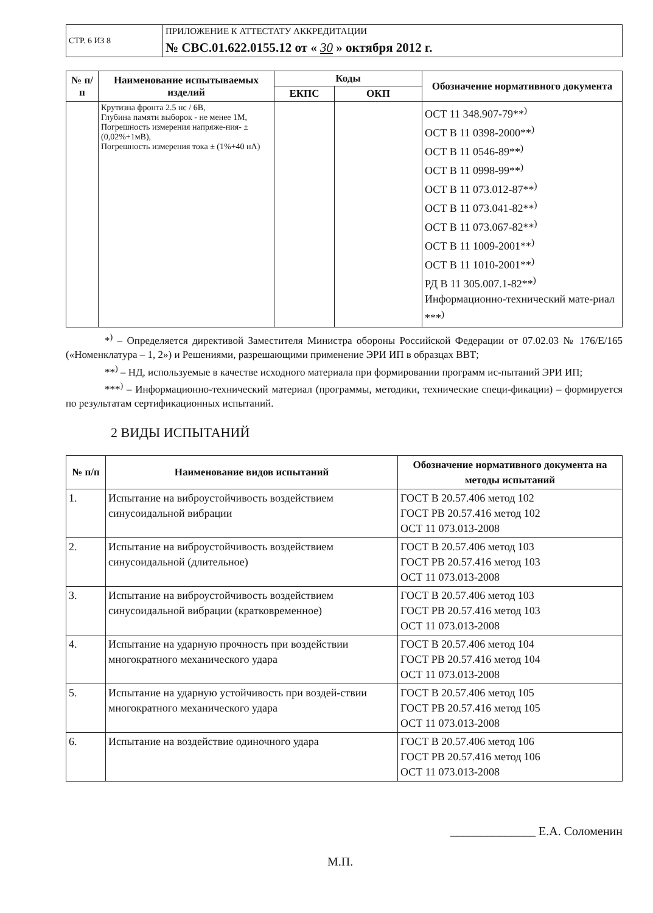| СТР. 6 ИЗ 8 | ПРИЛОЖЕНИЕ К АТТЕСТАТУ АККРЕДИТАЦИИ № СВС.01.622.0155.12 от « 30 » октября 2012 г. |
| № п/п | Наименование испытываемых изделий | Коды | | Обозначение нормативного документа |
| --- | --- | --- | --- | --- |
| | | ЕКПС | ОКП | |
| | Крутизна фронта 2.5 нс / 6В, Глубина памяти выборок - не менее 1М, Погрешность измерения напряже-ния- ±(0,02%+1мВ), Погрешность измерения тока ± (1%+40 нА) | | | ОСТ 11 348.907-79**<sup>)</sup> ОСТ В 11 0398-2000**<sup>)</sup> ОСТ В 11 0546-89**<sup>)</sup> ОСТ В 11 0998-99**<sup>)</sup> ОСТ В 11 073.012-87**<sup>)</sup> ОСТ В 11 073.041-82**<sup>)</sup> ОСТ В 11 073.067-82**<sup>)</sup> ОСТ В 11 1009-2001**<sup>)</sup> ОСТ В 11 1010-2001**<sup>)</sup> РД В 11 305.007.1-82**<sup>)</sup> Информационно-технический мате-риал ***<sup>)</sup> |
*<sup>)</sup> – Определяется директивой Заместителя Министра обороны Российской Федерации от 07.02.03 № 176/Е/165 («Номенклатура – 1, 2») и Решениями, разрешающими применение ЭРИ ИП в образцах ВВТ;
**<sup>)</sup> – НД, используемые в качестве исходного материала при формировании программ ис-пытаний ЭРИ ИП;
***<sup>)</sup> – Информационно-технический материал (программы, методики, технические специ-фикации) – формируется по результатам сертификационных испытаний.
2 ВИДЫ ИСПЫТАНИЙ
| № п/п | Наименование видов испытаний | Обозначение нормативного документа на методы испытаний |
| --- | --- | --- |
| 1. | Испытание на виброустойчивость воздействием синусоидальной вибрации | ГОСТ В 20.57.406 метод 102 ГОСТ РВ 20.57.416 метод 102 ОСТ 11 073.013-2008 |
| 2. | Испытание на виброустойчивость воздействием синусоидальной (длительное) | ГОСТ В 20.57.406 метод 103 ГОСТ РВ 20.57.416 метод 103 ОСТ 11 073.013-2008 |
| 3. | Испытание на виброустойчивость воздействием синусоидальной вибрации (кратковременное) | ГОСТ В 20.57.406 метод 103 ГОСТ РВ 20.57.416 метод 103 ОСТ 11 073.013-2008 |
| 4. | Испытание на ударную прочность при воздействии многократного механического удара | ГОСТ В 20.57.406 метод 104 ГОСТ РВ 20.57.416 метод 104 ОСТ 11 073.013-2008 |
| 5. | Испытание на ударную устойчивость при воздей-ствии многократного механического удара | ГОСТ В 20.57.406 метод 105 ГОСТ РВ 20.57.416 метод 105 ОСТ 11 073.013-2008 |
| 6. | Испытание на воздействие одиночного удара | ГОСТ В 20.57.406 метод 106 ГОСТ РВ 20.57.416 метод 106 ОСТ 11 073.013-2008 |
М.П. ______________ Е.А. Соломенин